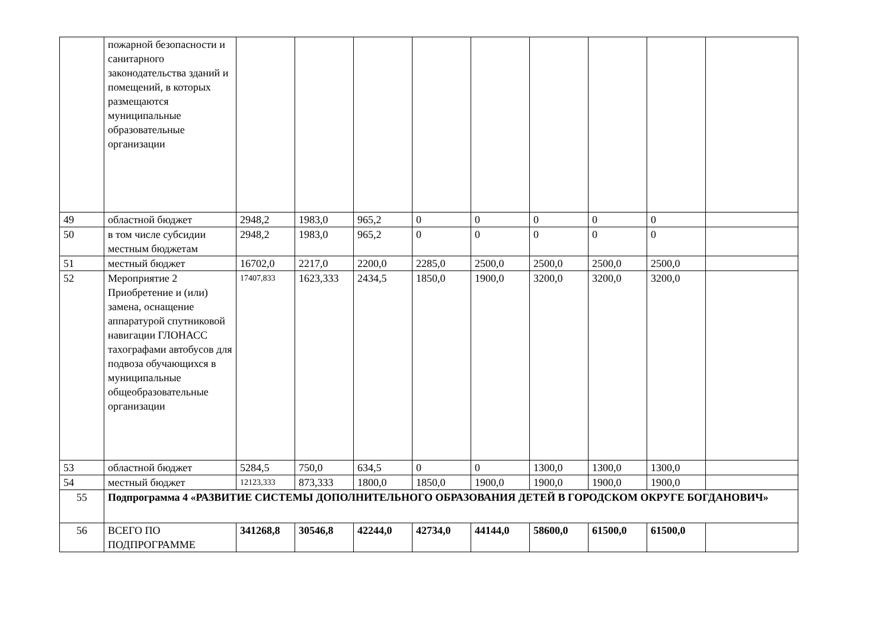| | пожарной безопасности и санитарного законодательства зданий и помещений, в которых размещаются муниципальные образовательные организации | | | | | | | | | |
| 49 | областной бюджет | 2948,2 | 1983,0 | 965,2 | 0 | 0 | 0 | 0 | 0 | |
| 50 | в том числе субсидии местным бюджетам | 2948,2 | 1983,0 | 965,2 | 0 | 0 | 0 | 0 | 0 | |
| 51 | местный бюджет | 16702,0 | 2217,0 | 2200,0 | 2285,0 | 2500,0 | 2500,0 | 2500,0 | 2500,0 | |
| 52 | Мероприятие 2 Приобретение и (или) замена, оснащение аппаратурой спутниковой навигации ГЛОНАСС тахографами автобусов для подвоза обучающихся в муниципальные общеобразовательные организации | 17407,833 | 1623,333 | 2434,5 | 1850,0 | 1900,0 | 3200,0 | 3200,0 | 3200,0 | |
| 53 | областной бюджет | 5284,5 | 750,0 | 634,5 | 0 | 0 | 1300,0 | 1300,0 | 1300,0 | |
| 54 | местный бюджет | 12123,333 | 873,333 | 1800,0 | 1850,0 | 1900,0 | 1900,0 | 1900,0 | 1900,0 | |
| 55 | Подпрограмма 4 «РАЗВИТИЕ СИСТЕМЫ ДОПОЛНИТЕЛЬНОГО ОБРАЗОВАНИЯ ДЕТЕЙ В ГОРОДСКОМ ОКРУГЕ БОГДАНОВИЧ» | | | | | | | | | |
| 56 | ВСЕГО ПО ПОДПРОГРАММЕ | 341268,8 | 30546,8 | 42244,0 | 42734,0 | 44144,0 | 58600,0 | 61500,0 | 61500,0 | |